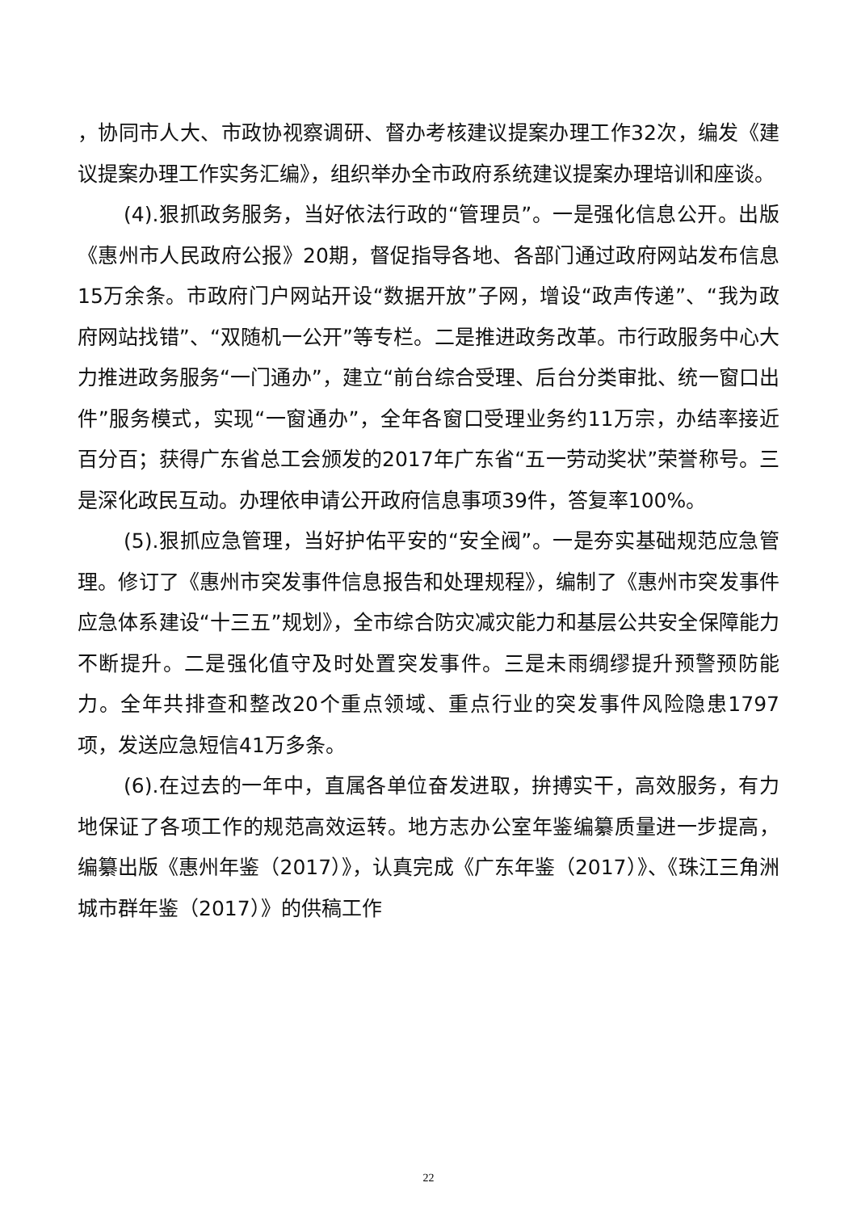，协同市人大、市政协视察调研、督办考核建议提案办理工作32次，编发《建议提案办理工作实务汇编》，组织举办全市政府系统建议提案办理培训和座谈。
(4).狠抓政务服务，当好依法行政的“管理员”。一是强化信息公开。出版《惠州市人民政府公报》20期，督促指导各地、各部门通过政府网站发布信息15万余条。市政府门户网站开设“数据开放”子网，增设“政声传递”、“我为政府网站找错”、“双随机一公开”等专栏。二是推进政务改革。市行政服务中心大力推进政务服务“一门通办”，建立“前台综合受理、后台分类审批、统一窗口出件”服务模式，实现“一窗通办”，全年各窗口受理业务约11万宗，办结率接近百分百；获得广东省总工会颁发的2017年广东省“五一劳动奖状”荣誉称号。三是深化政民互动。办理依申请公开政府信息事项39件，答复率100%。
(5).狠抓应急管理，当好护佑平安的“安全阀”。一是夯实基础规范应急管理。修订了《惠州市突发事件信息报告和处理规程》，编制了《惠州市突发事件应急体系建设“十三五”规划》，全市综合防灾减灾能力和基层公共安全保障能力不断提升。二是强化值守及时处置突发事件。三是未雨绸缪提升预警预防能力。全年共排查和整改20个重点领域、重点行业的突发事件风险隐患1797项，发送应急短信41万多条。
(6).在过去的一年中，直属各单位奋发进取，拚搏实干，高效服务，有力地保证了各项工作的规范高效运转。地方志办公室年鉴编纂质量进一步提高，编纂出版《惠州年鉴（2017）》，认真完成《广东年鉴（2017）》、《珠江三角洲城市群年鉴（2017）》的供稿工作
22